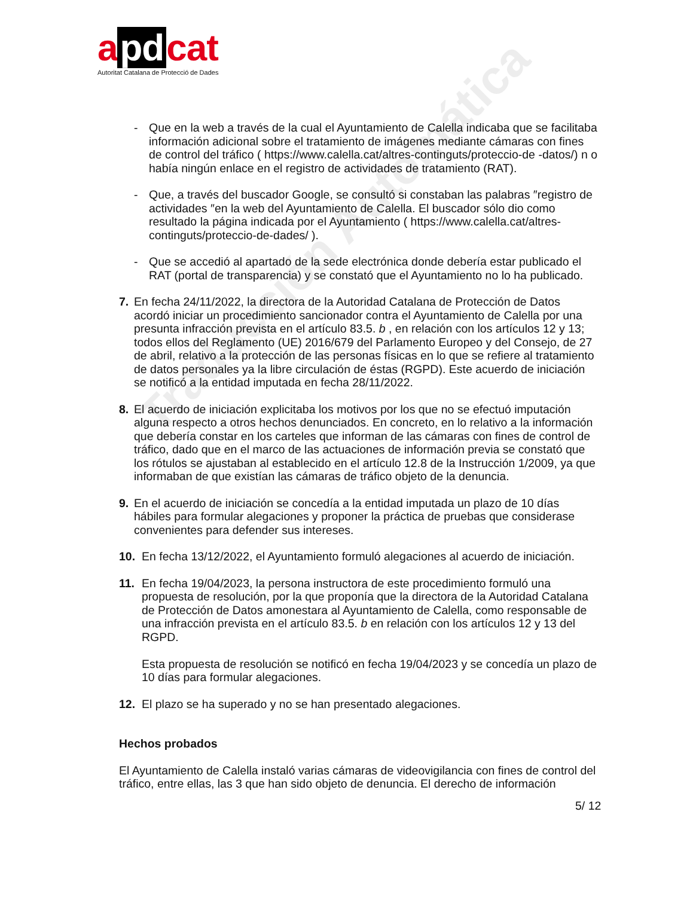Traducción Automática
a pd cat
Autoritat Catalana de Protecció de Dades
- Que en la web a través de la cual el Ayuntamiento de Calella indicaba que se facilitaba información adicional sobre el tratamiento de imágenes mediante cámaras con fines de control del tráfico ( https://www.calella.cat/altres-continguts/proteccio-de -datos/) n o había ningún enlace en el registro de actividades de tratamiento (RAT).
- Que, a través del buscador Google, se consultó si constaban las palabras ″registro de actividades ″en la web del Ayuntamiento de Calella. El buscador sólo dio como resultado la página indicada por el Ayuntamiento ( https://www.calella.cat/altres-continguts/proteccio-de-dades/ ).
- Que se accedió al apartado de la sede electrónica donde debería estar publicado el RAT (portal de transparencia) y se constató que el Ayuntamiento no lo ha publicado.
7. En fecha 24/11/2022, la directora de la Autoridad Catalana de Protección de Datos acordó iniciar un procedimiento sancionador contra el Ayuntamiento de Calella por una presunta infracción prevista en el artículo 83.5. b , en relación con los artículos 12 y 13; todos ellos del Reglamento (UE) 2016/679 del Parlamento Europeo y del Consejo, de 27 de abril, relativo a la protección de las personas físicas en lo que se refiere al tratamiento de datos personales ya la libre circulación de éstas (RGPD). Este acuerdo de iniciación se notificó a la entidad imputada en fecha 28/11/2022.
8. El acuerdo de iniciación explicitaba los motivos por los que no se efectuó imputación alguna respecto a otros hechos denunciados. En concreto, en lo relativo a la información que debería constar en los carteles que informan de las cámaras con fines de control de tráfico, dado que en el marco de las actuaciones de información previa se constató que los rótulos se ajustaban al establecido en el artículo 12.8 de la Instrucción 1/2009, ya que informaban de que existían las cámaras de tráfico objeto de la denuncia.
9. En el acuerdo de iniciación se concedía a la entidad imputada un plazo de 10 días hábiles para formular alegaciones y proponer la práctica de pruebas que considerase convenientes para defender sus intereses.
10. En fecha 13/12/2022, el Ayuntamiento formuló alegaciones al acuerdo de iniciación.
11. En fecha 19/04/2023, la persona instructora de este procedimiento formuló una propuesta de resolución, por la que proponía que la directora de la Autoridad Catalana de Protección de Datos amonestara al Ayuntamiento de Calella, como responsable de una infracción prevista en el artículo 83.5. b en relación con los artículos 12 y 13 del RGPD.
Esta propuesta de resolución se notificó en fecha 19/04/2023 y se concedía un plazo de 10 días para formular alegaciones.
12. El plazo se ha superado y no se han presentado alegaciones.
Hechos probados
El Ayuntamiento de Calella instaló varias cámaras de videovigilancia con fines de control del tráfico, entre ellas, las 3 que han sido objeto de denuncia. El derecho de información
5/ 12